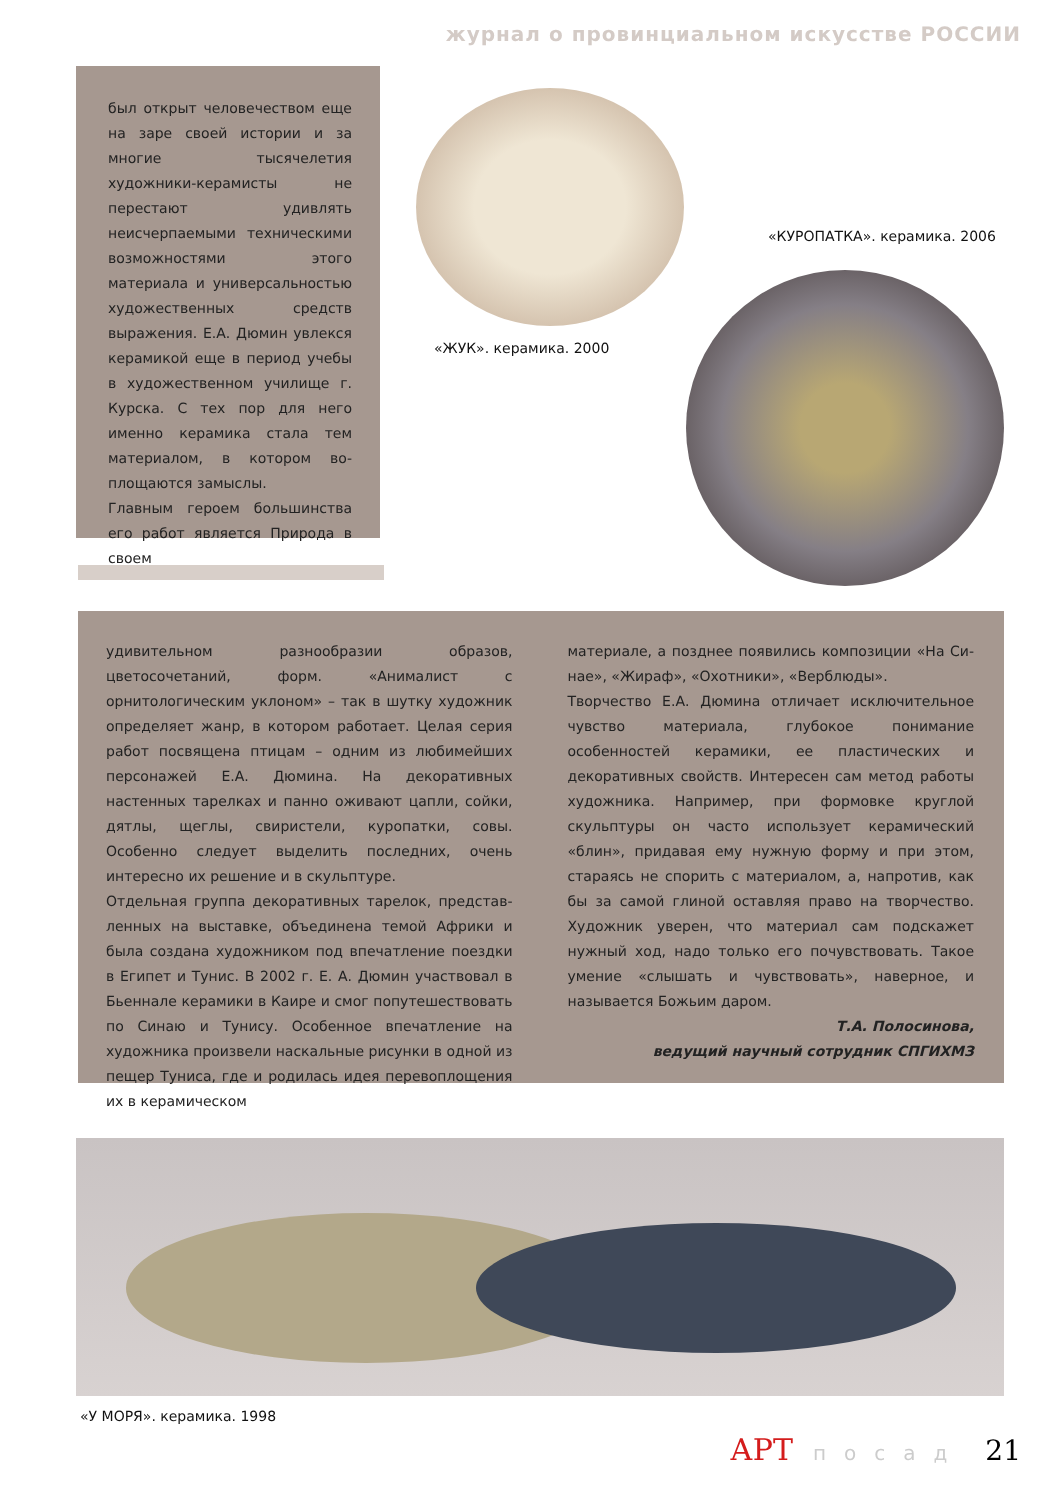журнал о провинциальном искусстве РОССИИ
был открыт человечеством еще на заре своей истории и за многие тысячелетия художники-керамисты не перестают удивлять неисчерпаемыми техническими возможностями этого материала и универсальностью художе­ственных средств выражения. Е.А. Дюмин увлекся керамикой еще в период учебы в художественном училище г. Курска. С тех пор для него именно керамика стала тем материалом, в котором во­площаются замыслы.
Главным героем большинства его работ является Природа в своем
«ЖУК». керамика. 2000
«КУРОПАТКА». керамика. 2006
удивительном разнообразии образов, цветосочетаний, форм. «Анималист с орнитологическим уклоном» – так в шутку художник определяет жанр, в котором работа­ет. Целая серия работ посвящена птицам – одним из любимейших персонажей Е.А. Дюмина. На декоратив­ных настенных тарелках и панно оживают цапли, сойки, дятлы, щеглы, свиристели, куропатки, совы. Особенно следует выделить последних, очень интересно их реше­ние и в скульптуре.
Отдельная группа декоративных тарелок, представ­ленных на выставке, объединена темой Африки и была создана художником под впечатление поездки в Египет и Тунис. В 2002 г. Е. А. Дюмин участвовал в Бьеннале керамики в Каире и смог попутешествовать по Синаю и Тунису. Особенное впечатление на художника произ­вели наскальные рисунки в одной из пещер Туниса, где и родилась идея перевоплощения их в керамическом
материале, а позднее появились композиции «На Си­нае», «Жираф», «Охотники», «Верблюды».
Творчество Е.А. Дюмина отличает исключительное чув­ство материала, глубокое понимание особенностей керамики, ее пластических и декоративных свойств. Ин­тересен сам метод работы художника. Например, при формовке круглой скульптуры он часто использует ке­рамический «блин», придавая ему нужную форму и при этом, стараясь не спорить с материалом, а, напротив, как бы за самой глиной оставляя право на творчество. Художник уверен, что материал сам подскажет нужный ход, надо только его почувствовать. Такое умение «слы­шать и чувствовать», наверное, и называется Божьим даром.
Т.А. Полосинова,
ведущий научный сотрудник СПГИХМЗ
«У МОРЯ». керамика. 1998
АРТ посад 21